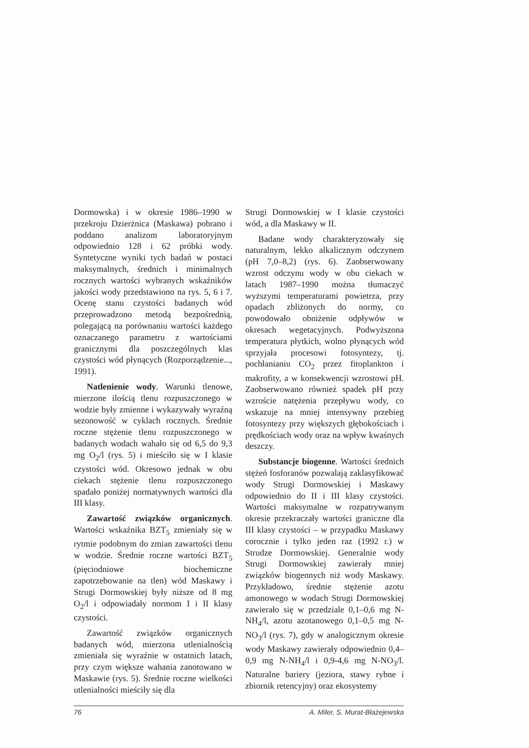Dormowska) i w okresie 1986–1990 w przekroju Dzierżnica (Maskawa) pobrano i poddano analizom laboratoryjnym odpowiednio 128 i 62 próbki wody. Syntetyczne wyniki tych badań w postaci maksymalnych, średnich i minimalnych rocznych wartości wybranych wskaźników jakości wody przedstawiono na rys. 5, 6 i 7. Ocenę stanu czystości badanych wód przeprowadzono metodą bezpośrednią, polegającą na porównaniu wartości każdego oznaczanego parametru z wartościami granicznymi dla poszczególnych klas czystości wód płynących (Rozporządzenie..., 1991).
Natlenienie wody. Warunki tlenowe, mierzone ilością tlenu rozpuszczonego w wodzie były zmienne i wykazywały wyraźną sezonowość w cyklach rocznych. Średnie roczne stężenie tlenu rozpuszczonego w badanych wodach wahało się od 6,5 do 9,3 mg O<sub>2</sub>/l (rys. 5) i mieściło się w I klasie czystości wód. Okresowo jednak w obu ciekach stężenie tlenu rozpuszczonego spadało poniżej normatywnych wartości dla III klasy.
Zawartość związków organicznych. Wartości wskaźnika BZT<sub>5</sub> zmieniały się w rytmie podobnym do zmian zawartości tlenu w wodzie. Średnie roczne wartości BZT<sub>5</sub> (pięciodniowe biochemiczne zapotrzebowanie na tlen) wód Maskawy i Strugi Dormowskiej były niższe od 8 mg O<sub>2</sub>/l i odpowiadały normom I i II klasy czystości.
Zawartość związków organicznych badanych wód, mierzona utlenialnością zmieniała się wyraźnie w ostatnich latach, przy czym większe wahania zanotowano w Maskawie (rys. 5). Średnie roczne wielkości utlenialności mieściły się dla
Strugi Dormowskiej w I klasie czystości wód, a dla Maskawy w II.
Badane wody charakteryzowały się naturalnym, lekko alkalicznym odczynem (pH 7,0–8,2) (rys. 6). Zaobserwowany wzrost odczynu wody w obu ciekach w latach 1987–1990 można tłumaczyć wyższymi temperaturami powietrza, przy opadach zbliżonych do normy, co powodowało obniżenie odpływów w okresach wegetacyjnych. Podwyższona temperatura płytkich, wolno płynących wód sprzyjała procesowi fotosyntezy, tj. pochłanianiu CO<sub>2</sub> przez fitoplankton i makrofity, a w konsekwencji wzrostowi pH. Zaobserwowano również spadek pH przy wzroście natężenia przepływu wody, co wskazuje na mniej intensywny przebieg fotosyntezy przy większych głębokościach i prędkościach wody oraz na wpływ kwaśnych deszczy.
Substancje biogenne. Wartości średnich stężeń fosforanów pozwalają zaklasyfikować wody Strugi Dormowskiej i Maskawy odpowiednio do II i III klasy czystości. Wartości maksymalne w rozpatrywanym okresie przekraczały wartości graniczne dla III klasy czystości – w przypadku Maskawy corocznie i tylko jeden raz (1992 r.) w Strudze Dormowskiej. Generalnie wody Strugi Dormowskiej zawierały mniej związków biogennych niż wody Maskawy. Przykładowo, średnie stężenie azotu amonowego w wodach Strugi Dormowskiej zawierało się w przedziale 0,1–0,6 mg N-NH<sub>4</sub>/l, azotu azotanowego 0,1–0,5 mg N-NO<sub>3</sub>/l (rys. 7), gdy w analogicznym okresie wody Maskawy zawierały odpowiednio 0,4–0,9 mg N-NH<sub>4</sub>/l i 0,9-4,6 mg N-NO<sub>3</sub>/l. Naturalne bariery (jeziora, stawy rybne i zbiornik retencyjny) oraz ekosystemy
76 A. Miler, S. Murat-Błażejewska